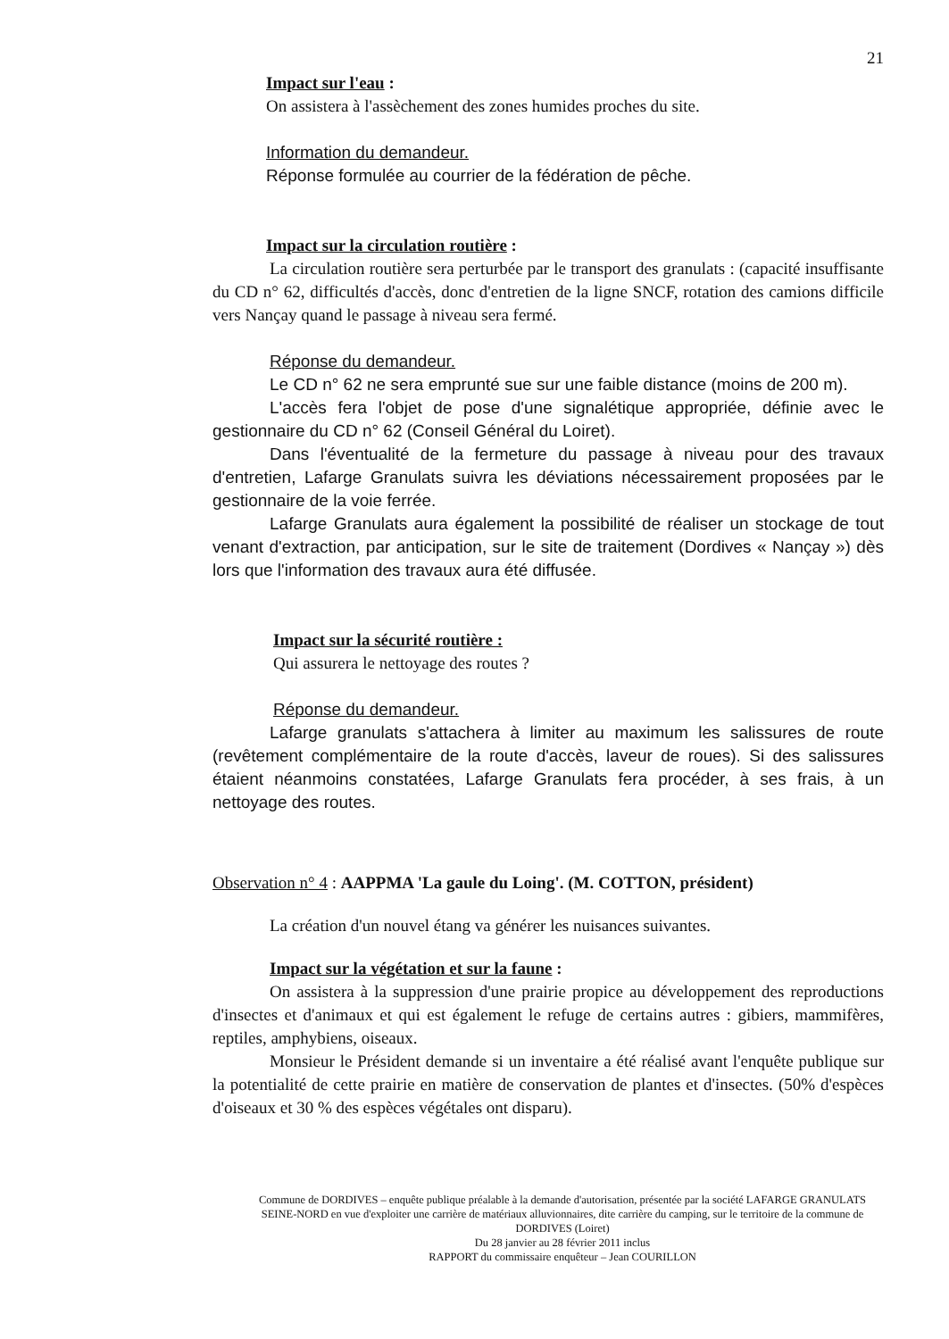21
Impact sur l'eau :
On assistera à l'assèchement des zones humides proches du site.
Information du demandeur.
Réponse formulée au courrier de la fédération de pêche.
Impact sur la circulation routière :
La circulation routière sera perturbée par le transport des granulats : (capacité insuffisante du CD n° 62, difficultés d'accès, donc d'entretien de la ligne SNCF, rotation des camions difficile vers Nançay quand le passage à niveau sera fermé.
Réponse du demandeur.
Le CD n° 62 ne sera emprunté sue sur une faible distance (moins de 200 m).
L'accès fera l'objet de pose d'une signalétique appropriée, définie avec le gestionnaire du CD n° 62 (Conseil Général du Loiret).
Dans l'éventualité de la fermeture du passage à niveau pour des travaux d'entretien, Lafarge Granulats suivra les déviations nécessairement proposées par le gestionnaire de la voie ferrée.
Lafarge Granulats aura également la possibilité de réaliser un stockage de tout venant d'extraction, par anticipation, sur le site de traitement (Dordives « Nançay ») dès lors que l'information des travaux aura été diffusée.
Impact sur la sécurité routière :
Qui assurera le nettoyage des routes ?
Réponse du demandeur.
Lafarge granulats s'attachera à limiter au maximum les salissures de route (revêtement complémentaire de la route d'accès, laveur de roues). Si des salissures étaient néanmoins constatées, Lafarge Granulats fera procéder, à ses frais, à un nettoyage des routes.
Observation n° 4 : AAPPMA 'La gaule du Loing'. (M. COTTON, président)
La création d'un nouvel étang va générer les nuisances suivantes.
Impact sur la végétation et sur la faune :
On assistera à la suppression d'une prairie propice au développement des reproductions d'insectes et d'animaux et qui est également le refuge de certains autres : gibiers, mammifères, reptiles, amphybiens, oiseaux.
Monsieur le Président demande si un inventaire a été réalisé avant l'enquête publique sur la potentialité de cette prairie en matière de conservation de plantes et d'insectes. (50% d'espèces d'oiseaux et 30 % des espèces végétales ont disparu).
Commune de DORDIVES – enquête publique préalable à la demande d'autorisation, présentée par la société LAFARGE GRANULATS SEINE-NORD en vue d'exploiter une carrière de matériaux alluvionnaires, dite carrière du camping, sur le territoire de la commune de DORDIVES (Loiret)
Du 28 janvier au 28 février 2011 inclus
RAPPORT du commissaire enquêteur – Jean COURILLON